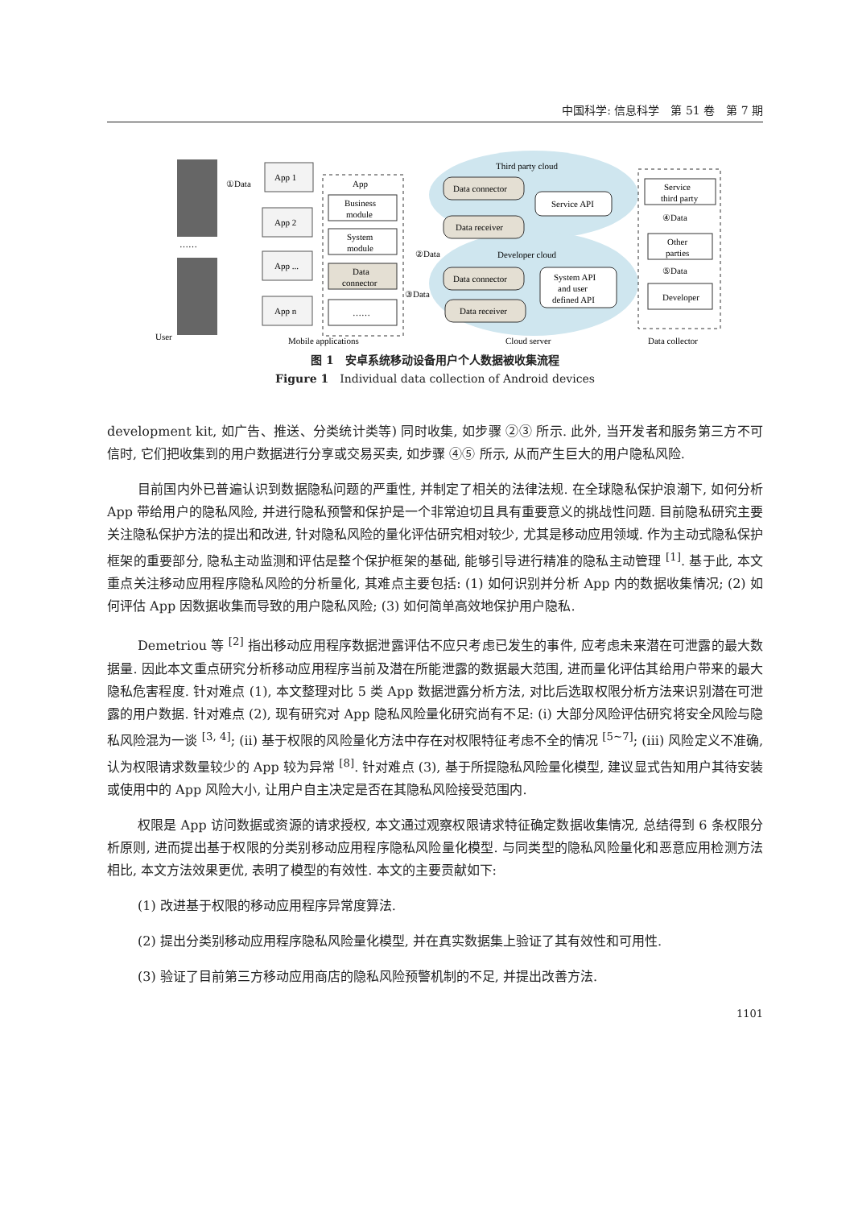中国科学: 信息科学　第 51 卷　第 7 期
User
①Data
……
App 1
App 2
App ...
App n
App
Business
module
System
module
Data
connector
……
Mobile applications
Third party cloud
Developer cloud
Cloud server
Data connector
Data receiver
Data connector
Data receiver
Service API
System API
and user
defined API
②Data
③Data
Service
third party
④Data
Other
parties
⑤Data
Developer
Data collector
图 1　安卓系统移动设备用户个人数据被收集流程
Figure 1　Individual data collection of Android devices
development kit, 如广告、推送、分类统计类等) 同时收集, 如步骤 ②③ 所示. 此外, 当开发者和服务第三方不可信时, 它们把收集到的用户数据进行分享或交易买卖, 如步骤 ④⑤ 所示, 从而产生巨大的用户隐私风险.
目前国内外已普遍认识到数据隐私问题的严重性, 并制定了相关的法律法规. 在全球隐私保护浪潮下, 如何分析 App 带给用户的隐私风险, 并进行隐私预警和保护是一个非常迫切且具有重要意义的挑战性问题. 目前隐私研究主要关注隐私保护方法的提出和改进, 针对隐私风险的量化评估研究相对较少, 尤其是移动应用领域. 作为主动式隐私保护框架的重要部分, 隐私主动监测和评估是整个保护框架的基础, 能够引导进行精准的隐私主动管理 <sup>[1]</sup>. 基于此, 本文重点关注移动应用程序隐私风险的分析量化, 其难点主要包括: (1) 如何识别并分析 App 内的数据收集情况; (2) 如何评估 App 因数据收集而导致的用户隐私风险; (3) 如何简单高效地保护用户隐私.
Demetriou 等 <sup>[2]</sup> 指出移动应用程序数据泄露评估不应只考虑已发生的事件, 应考虑未来潜在可泄露的最大数据量. 因此本文重点研究分析移动应用程序当前及潜在所能泄露的数据最大范围, 进而量化评估其给用户带来的最大隐私危害程度. 针对难点 (1), 本文整理对比 5 类 App 数据泄露分析方法, 对比后选取权限分析方法来识别潜在可泄露的用户数据. 针对难点 (2), 现有研究对 App 隐私风险量化研究尚有不足: (i) 大部分风险评估研究将安全风险与隐私风险混为一谈 <sup>[3, 4]</sup>; (ii) 基于权限的风险量化方法中存在对权限特征考虑不全的情况 <sup>[5~7]</sup>; (iii) 风险定义不准确, 认为权限请求数量较少的 App 较为异常 <sup>[8]</sup>. 针对难点 (3), 基于所提隐私风险量化模型, 建议显式告知用户其待安装或使用中的 App 风险大小, 让用户自主决定是否在其隐私风险接受范围内.
权限是 App 访问数据或资源的请求授权, 本文通过观察权限请求特征确定数据收集情况, 总结得到 6 条权限分析原则, 进而提出基于权限的分类别移动应用程序隐私风险量化模型. 与同类型的隐私风险量化和恶意应用检测方法相比, 本文方法效果更优, 表明了模型的有效性. 本文的主要贡献如下:
(1) 改进基于权限的移动应用程序异常度算法.
(2) 提出分类别移动应用程序隐私风险量化模型, 并在真实数据集上验证了其有效性和可用性.
(3) 验证了目前第三方移动应用商店的隐私风险预警机制的不足, 并提出改善方法.
1101